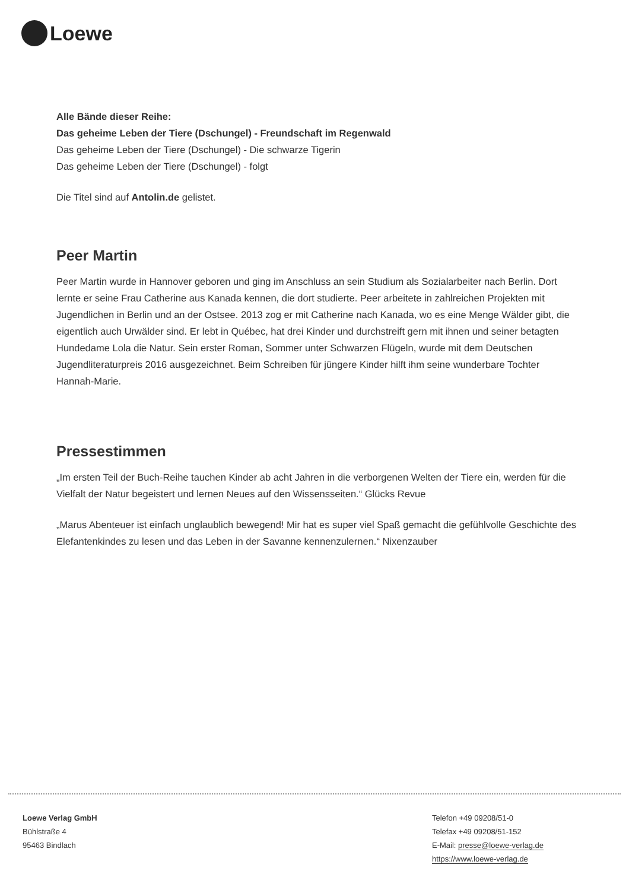Loewe
Alle Bände dieser Reihe:
Das geheime Leben der Tiere (Dschungel) - Freundschaft im Regenwald
Das geheime Leben der Tiere (Dschungel) - Die schwarze Tigerin
Das geheime Leben der Tiere (Dschungel) - folgt
Die Titel sind auf Antolin.de gelistet.
Peer Martin
Peer Martin wurde in Hannover geboren und ging im Anschluss an sein Studium als Sozialarbeiter nach Berlin. Dort lernte er seine Frau Catherine aus Kanada kennen, die dort studierte. Peer arbeitete in zahlreichen Projekten mit Jugendlichen in Berlin und an der Ostsee. 2013 zog er mit Catherine nach Kanada, wo es eine Menge Wälder gibt, die eigentlich auch Urwälder sind. Er lebt in Québec, hat drei Kinder und durchstreift gern mit ihnen und seiner betagten Hundedame Lola die Natur. Sein erster Roman, Sommer unter Schwarzen Flügeln, wurde mit dem Deutschen Jugendliteraturpreis 2016 ausgezeichnet. Beim Schreiben für jüngere Kinder hilft ihm seine wunderbare Tochter Hannah-Marie.
Pressestimmen
„Im ersten Teil der Buch-Reihe tauchen Kinder ab acht Jahren in die verborgenen Welten der Tiere ein, werden für die Vielfalt der Natur begeistert und lernen Neues auf den Wissensseiten.“ Glücks Revue
„Marus Abenteuer ist einfach unglaublich bewegend! Mir hat es super viel Spaß gemacht die gefühlvolle Geschichte des Elefantenkindes zu lesen und das Leben in der Savanne kennenzulernen.“ Nixenzauber
Loewe Verlag GmbH
Bühlstraße 4
95463 Bindlach
Telefon +49 09208/51-0
Telefax +49 09208/51-152
E-Mail: presse@loewe-verlag.de
https://www.loewe-verlag.de